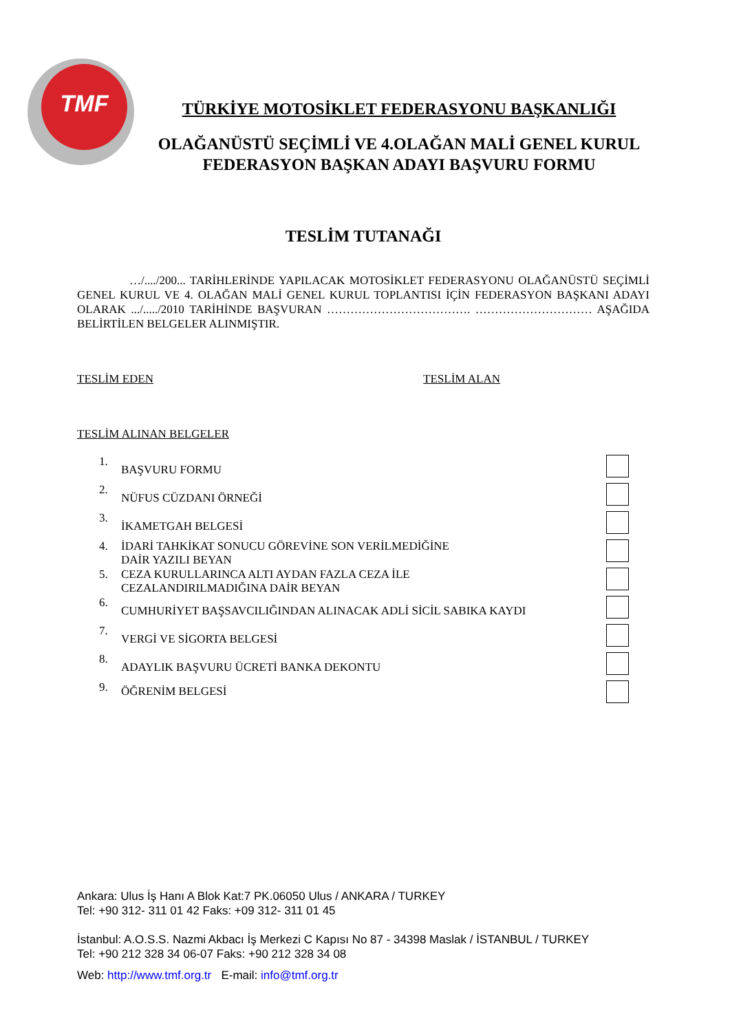TMF
TÜRKİYE MOTOSİKLET FEDERASYONU BAŞKANLIĞI
OLAĞANÜSTÜ SEÇİMLİ VE 4.OLAĞAN MALİ GENEL KURUL
FEDERASYON BAŞKAN ADAYI BAŞVURU FORMU
TESLİM TUTANAĞI
…/..../200... TARİHLERİNDE YAPILACAK MOTOSİKLET FEDERASYONU OLAĞANÜSTÜ SEÇİMLİ GENEL KURUL VE 4. OLAĞAN MALİ GENEL KURUL TOPLANTISI İÇİN FEDERASYON BAŞKANI ADAYI OLARAK .../...../2010 TARİHİNDE BAŞVURAN ………………………………. ………………………… AŞAĞIDA BELİRTİLEN BELGELER ALINMIŞTIR.
TESLİM EDEN TESLİM ALAN
TESLİM ALINAN BELGELER
1. BAŞVURU FORMU
2. NÜFUS CÜZDANI ÖRNEĞİ
3. İKAMETGAH BELGESİ
4. İDARİ TAHKİKAT SONUCU GÖREVİNE SON VERİLMEDİĞİNE
DAİR YAZILI BEYAN
5. CEZA KURULLARINCA ALTI AYDAN FAZLA CEZA İLE
CEZALANDIRILMADIĞINA DAİR BEYAN
6. CUMHURİYET BAŞSAVCILIĞINDAN ALINACAK ADLİ SİCİL SABIKA KAYDI
7. VERGİ VE SİGORTA BELGESİ
8. ADAYLIK BAŞVURU ÜCRETİ BANKA DEKONTU
9. ÖĞRENİM BELGESİ
Ankara: Ulus İş Hanı A Blok Kat:7 PK.06050 Ulus / ANKARA / TURKEY
Tel: +90 312- 311 01 42 Faks: +09 312- 311 01 45
İstanbul: A.O.S.S. Nazmi Akbacı İş Merkezi C Kapısı No 87 - 34398 Maslak / İSTANBUL / TURKEY
Tel: +90 212 328 34 06-07 Faks: +90 212 328 34 08
Web: http://www.tmf.org.tr E-mail: info@tmf.org.tr